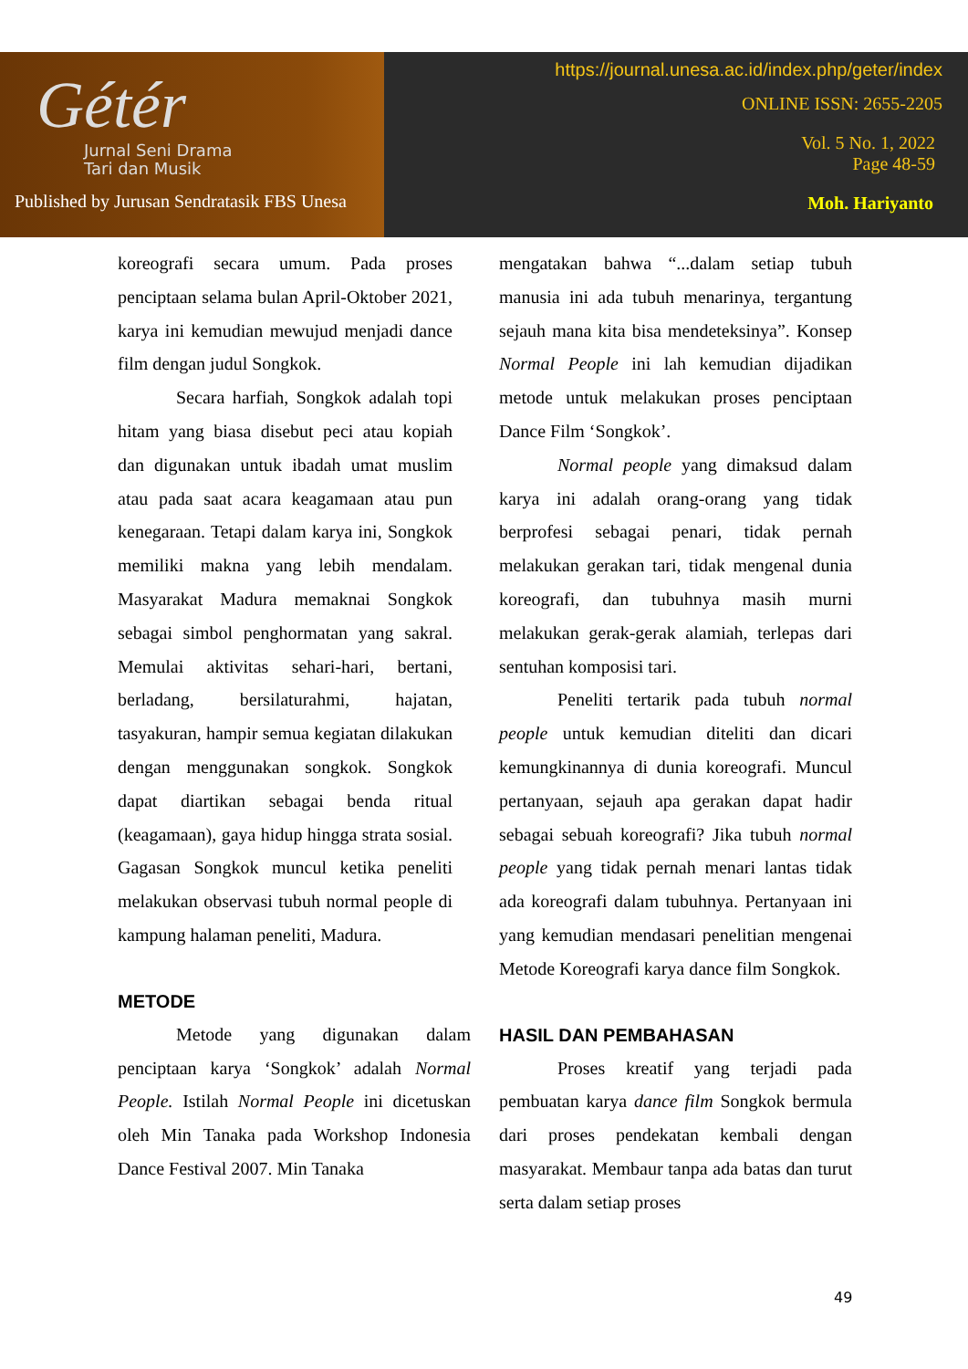Gétér
Jurnal Seni Drama
Tari dan Musik
Published by Jurusan Sendratasik FBS Unesa
https://journal.unesa.ac.id/index.php/geter/index
ONLINE ISSN: 2655-2205
Vol. 5 No. 1, 2022
Page 48-59
Moh. Hariyanto
koreografi secara umum. Pada proses penciptaan selama bulan April-Oktober 2021, karya ini kemudian mewujud menjadi dance film dengan judul Songkok.
Secara harfiah, Songkok adalah topi hitam yang biasa disebut peci atau kopiah dan digunakan untuk ibadah umat muslim atau pada saat acara keagamaan atau pun kenegaraan. Tetapi dalam karya ini, Songkok memiliki makna yang lebih mendalam. Masyarakat Madura memaknai Songkok sebagai simbol penghormatan yang sakral. Memulai aktivitas sehari-hari, bertani, berladang, bersilaturahmi, hajatan, tasyakuran, hampir semua kegiatan dilakukan dengan menggunakan songkok. Songkok dapat diartikan sebagai benda ritual (keagamaan), gaya hidup hingga strata sosial. Gagasan Songkok muncul ketika peneliti melakukan observasi tubuh normal people di kampung halaman peneliti, Madura.
METODE
Metode yang digunakan dalam penciptaan karya ‘Songkok’ adalah Normal People. Istilah Normal People ini dicetuskan oleh Min Tanaka pada Workshop Indonesia Dance Festival 2007. Min Tanaka
mengatakan bahwa “...dalam setiap tubuh manusia ini ada tubuh menarinya, tergantung sejauh mana kita bisa mendeteksinya”. Konsep Normal People ini lah kemudian dijadikan metode untuk melakukan proses penciptaan Dance Film ‘Songkok’.
Normal people yang dimaksud dalam karya ini adalah orang-orang yang tidak berprofesi sebagai penari, tidak pernah melakukan gerakan tari, tidak mengenal dunia koreografi, dan tubuhnya masih murni melakukan gerak-gerak alamiah, terlepas dari sentuhan komposisi tari.
Peneliti tertarik pada tubuh normal people untuk kemudian diteliti dan dicari kemungkinannya di dunia koreografi. Muncul pertanyaan, sejauh apa gerakan dapat hadir sebagai sebuah koreografi? Jika tubuh normal people yang tidak pernah menari lantas tidak ada koreografi dalam tubuhnya. Pertanyaan ini yang kemudian mendasari penelitian mengenai Metode Koreografi karya dance film Songkok.
HASIL DAN PEMBAHASAN
Proses kreatif yang terjadi pada pembuatan karya dance film Songkok bermula dari proses pendekatan kembali dengan masyarakat. Membaur tanpa ada batas dan turut serta dalam setiap proses
49